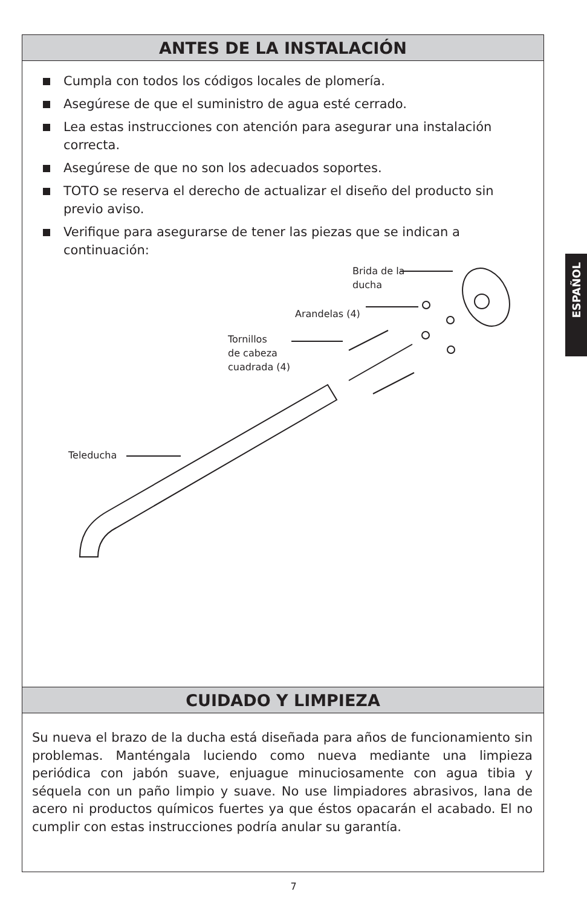ANTES DE LA INSTALACIÓN
Cumpla con todos los códigos locales de plomería.
Asegúrese de que el suministro de agua esté cerrado.
Lea estas instrucciones con atención para asegurar una instalación correcta.
Asegúrese de que no son los adecuados soportes.
TOTO se reserva el derecho de actualizar el diseño del producto sin previo aviso.
Verifique para asegurarse de tener las piezas que se indican a continuación:
Brida de la
ducha
Arandelas (4)
Tornillos
de cabeza
cuadrada (4)
Teleducha
CUIDADO Y LIMPIEZA
Su nueva el brazo de la ducha está diseñada para años de funcionamiento sin problemas. Manténgala luciendo como nueva mediante una limpieza periódica con jabón suave, enjuague minuciosamente con agua tibia y séquela con un paño limpio y suave. No use limpiadores abrasivos, lana de acero ni productos químicos fuertes ya que éstos opacarán el acabado. El no cumplir con estas instrucciones podría anular su garantía.
ESPAÑOL
7